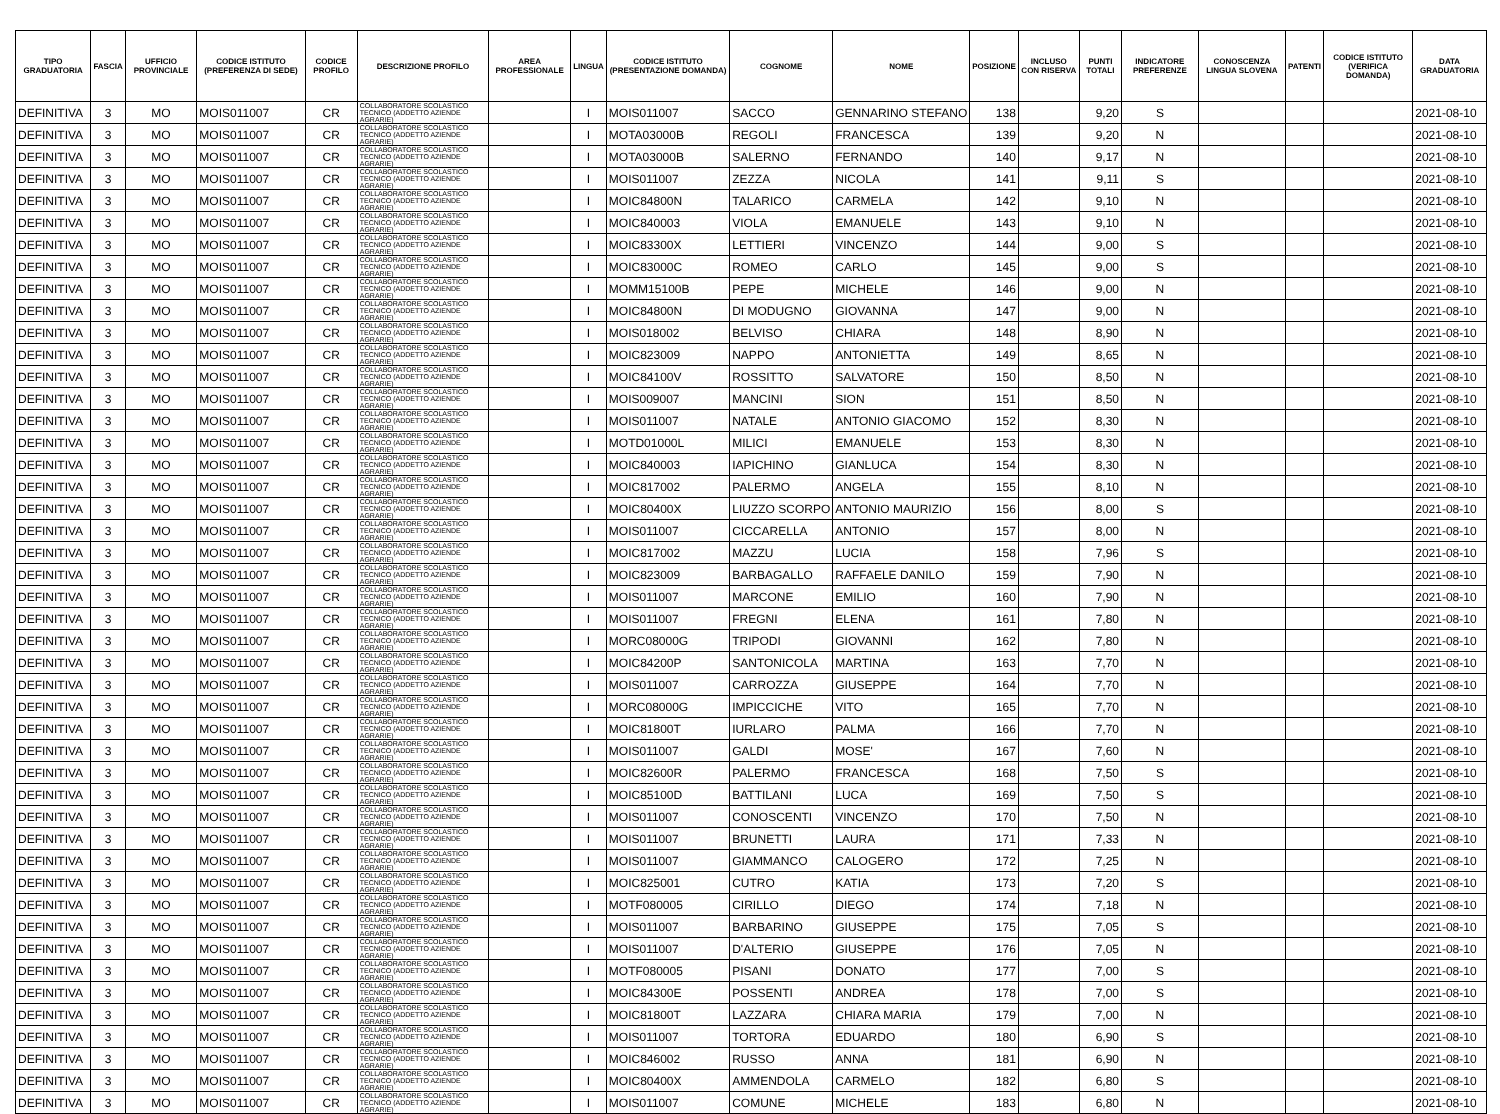| TIPO GRADUATORIA | FASCIA | UFFICIO PROVINCIALE | CODICE ISTITUTO (PREFERENZA DI SEDE) | CODICE PROFILO | DESCRIZIONE PROFILO | AREA PROFESSIONALE | LINGUA | CODICE ISTITUTO (PRESENTAZIONE DOMANDA) | COGNOME | NOME | POSIZIONE | INCLUSO CON RISERVA | PUNTI TOTALI | INDICATORE PREFERENZE | CONOSCENZA LINGUA SLOVENA | PATENTI | CODICE ISTITUTO (VERIFICA DOMANDA) | DATA GRADUATORIA |
| --- | --- | --- | --- | --- | --- | --- | --- | --- | --- | --- | --- | --- | --- | --- | --- | --- | --- | --- |
| DEFINITIVA | 3 | MO | MOIS011007 | CR | COLLABORATORE SCOLASTICO TECNICO (ADDETTO AZIENDE AGRARIE) | | I | MOIS011007 | SACCO | GENNARINO STEFANO | 138 | | 9,20 | S | | | | 2021-08-10 |
| DEFINITIVA | 3 | MO | MOIS011007 | CR | COLLABORATORE SCOLASTICO TECNICO (ADDETTO AZIENDE AGRARIE) | | I | MOTA03000B | REGOLI | FRANCESCA | 139 | | 9,20 | N | | | | 2021-08-10 |
| DEFINITIVA | 3 | MO | MOIS011007 | CR | COLLABORATORE SCOLASTICO TECNICO (ADDETTO AZIENDE AGRARIE) | | I | MOTA03000B | SALERNO | FERNANDO | 140 | | 9,17 | N | | | | 2021-08-10 |
| DEFINITIVA | 3 | MO | MOIS011007 | CR | COLLABORATORE SCOLASTICO TECNICO (ADDETTO AZIENDE AGRARIE) | | I | MOIS011007 | ZEZZA | NICOLA | 141 | | 9,11 | S | | | | 2021-08-10 |
| DEFINITIVA | 3 | MO | MOIS011007 | CR | COLLABORATORE SCOLASTICO TECNICO (ADDETTO AZIENDE AGRARIE) | | I | MOIC84800N | TALARICO | CARMELA | 142 | | 9,10 | N | | | | 2021-08-10 |
| DEFINITIVA | 3 | MO | MOIS011007 | CR | COLLABORATORE SCOLASTICO TECNICO (ADDETTO AZIENDE AGRARIE) | | I | MOIC840003 | VIOLA | EMANUELE | 143 | | 9,10 | N | | | | 2021-08-10 |
| DEFINITIVA | 3 | MO | MOIS011007 | CR | COLLABORATORE SCOLASTICO TECNICO (ADDETTO AZIENDE AGRARIE) | | I | MOIC83300X | LETTIERI | VINCENZO | 144 | | 9,00 | S | | | | 2021-08-10 |
| DEFINITIVA | 3 | MO | MOIS011007 | CR | COLLABORATORE SCOLASTICO TECNICO (ADDETTO AZIENDE AGRARIE) | | I | MOIC83000C | ROMEO | CARLO | 145 | | 9,00 | S | | | | 2021-08-10 |
| DEFINITIVA | 3 | MO | MOIS011007 | CR | COLLABORATORE SCOLASTICO TECNICO (ADDETTO AZIENDE AGRARIE) | | I | MOMM15100B | PEPE | MICHELE | 146 | | 9,00 | N | | | | 2021-08-10 |
| DEFINITIVA | 3 | MO | MOIS011007 | CR | COLLABORATORE SCOLASTICO TECNICO (ADDETTO AZIENDE AGRARIE) | | I | MOIC84800N | DI MODUGNO | GIOVANNA | 147 | | 9,00 | N | | | | 2021-08-10 |
| DEFINITIVA | 3 | MO | MOIS011007 | CR | COLLABORATORE SCOLASTICO TECNICO (ADDETTO AZIENDE AGRARIE) | | I | MOIS018002 | BELVISO | CHIARA | 148 | | 8,90 | N | | | | 2021-08-10 |
| DEFINITIVA | 3 | MO | MOIS011007 | CR | COLLABORATORE SCOLASTICO TECNICO (ADDETTO AZIENDE AGRARIE) | | I | MOIC823009 | NAPPO | ANTONIETTA | 149 | | 8,65 | N | | | | 2021-08-10 |
| DEFINITIVA | 3 | MO | MOIS011007 | CR | COLLABORATORE SCOLASTICO TECNICO (ADDETTO AZIENDE AGRARIE) | | I | MOIC84100V | ROSSITTO | SALVATORE | 150 | | 8,50 | N | | | | 2021-08-10 |
| DEFINITIVA | 3 | MO | MOIS011007 | CR | COLLABORATORE SCOLASTICO TECNICO (ADDETTO AZIENDE AGRARIE) | | I | MOIS009007 | MANCINI | SION | 151 | | 8,50 | N | | | | 2021-08-10 |
| DEFINITIVA | 3 | MO | MOIS011007 | CR | COLLABORATORE SCOLASTICO TECNICO (ADDETTO AZIENDE AGRARIE) | | I | MOIS011007 | NATALE | ANTONIO GIACOMO | 152 | | 8,30 | N | | | | 2021-08-10 |
| DEFINITIVA | 3 | MO | MOIS011007 | CR | COLLABORATORE SCOLASTICO TECNICO (ADDETTO AZIENDE AGRARIE) | | I | MOTD01000L | MILICI | EMANUELE | 153 | | 8,30 | N | | | | 2021-08-10 |
| DEFINITIVA | 3 | MO | MOIS011007 | CR | COLLABORATORE SCOLASTICO TECNICO (ADDETTO AZIENDE AGRARIE) | | I | MOIC840003 | IAPICHINO | GIANLUCA | 154 | | 8,30 | N | | | | 2021-08-10 |
| DEFINITIVA | 3 | MO | MOIS011007 | CR | COLLABORATORE SCOLASTICO TECNICO (ADDETTO AZIENDE AGRARIE) | | I | MOIC817002 | PALERMO | ANGELA | 155 | | 8,10 | N | | | | 2021-08-10 |
| DEFINITIVA | 3 | MO | MOIS011007 | CR | COLLABORATORE SCOLASTICO TECNICO (ADDETTO AZIENDE AGRARIE) | | I | MOIC80400X | LIUZZO SCORPO | ANTONIO MAURIZIO | 156 | | 8,00 | S | | | | 2021-08-10 |
| DEFINITIVA | 3 | MO | MOIS011007 | CR | COLLABORATORE SCOLASTICO TECNICO (ADDETTO AZIENDE AGRARIE) | | I | MOIS011007 | CICCARELLA | ANTONIO | 157 | | 8,00 | N | | | | 2021-08-10 |
| DEFINITIVA | 3 | MO | MOIS011007 | CR | COLLABORATORE SCOLASTICO TECNICO (ADDETTO AZIENDE AGRARIE) | | I | MOIC817002 | MAZZU | LUCIA | 158 | | 7,96 | S | | | | 2021-08-10 |
| DEFINITIVA | 3 | MO | MOIS011007 | CR | COLLABORATORE SCOLASTICO TECNICO (ADDETTO AZIENDE AGRARIE) | | I | MOIC823009 | BARBAGALLO | RAFFAELE DANILO | 159 | | 7,90 | N | | | | 2021-08-10 |
| DEFINITIVA | 3 | MO | MOIS011007 | CR | COLLABORATORE SCOLASTICO TECNICO (ADDETTO AZIENDE AGRARIE) | | I | MOIS011007 | MARCONE | EMILIO | 160 | | 7,90 | N | | | | 2021-08-10 |
| DEFINITIVA | 3 | MO | MOIS011007 | CR | COLLABORATORE SCOLASTICO TECNICO (ADDETTO AZIENDE AGRARIE) | | I | MOIS011007 | FREGNI | ELENA | 161 | | 7,80 | N | | | | 2021-08-10 |
| DEFINITIVA | 3 | MO | MOIS011007 | CR | COLLABORATORE SCOLASTICO TECNICO (ADDETTO AZIENDE AGRARIE) | | I | MORC08000G | TRIPODI | GIOVANNI | 162 | | 7,80 | N | | | | 2021-08-10 |
| DEFINITIVA | 3 | MO | MOIS011007 | CR | COLLABORATORE SCOLASTICO TECNICO (ADDETTO AZIENDE AGRARIE) | | I | MOIC84200P | SANTONICOLA | MARTINA | 163 | | 7,70 | N | | | | 2021-08-10 |
| DEFINITIVA | 3 | MO | MOIS011007 | CR | COLLABORATORE SCOLASTICO TECNICO (ADDETTO AZIENDE AGRARIE) | | I | MOIS011007 | CARROZZA | GIUSEPPE | 164 | | 7,70 | N | | | | 2021-08-10 |
| DEFINITIVA | 3 | MO | MOIS011007 | CR | COLLABORATORE SCOLASTICO TECNICO (ADDETTO AZIENDE AGRARIE) | | I | MORC08000G | IMPICCICHE | VITO | 165 | | 7,70 | N | | | | 2021-08-10 |
| DEFINITIVA | 3 | MO | MOIS011007 | CR | COLLABORATORE SCOLASTICO TECNICO (ADDETTO AZIENDE AGRARIE) | | I | MOIC81800T | IURLARO | PALMA | 166 | | 7,70 | N | | | | 2021-08-10 |
| DEFINITIVA | 3 | MO | MOIS011007 | CR | COLLABORATORE SCOLASTICO TECNICO (ADDETTO AZIENDE AGRARIE) | | I | MOIS011007 | GALDI | MOSE' | 167 | | 7,60 | N | | | | 2021-08-10 |
| DEFINITIVA | 3 | MO | MOIS011007 | CR | COLLABORATORE SCOLASTICO TECNICO (ADDETTO AZIENDE AGRARIE) | | I | MOIC82600R | PALERMO | FRANCESCA | 168 | | 7,50 | S | | | | 2021-08-10 |
| DEFINITIVA | 3 | MO | MOIS011007 | CR | COLLABORATORE SCOLASTICO TECNICO (ADDETTO AZIENDE AGRARIE) | | I | MOIC85100D | BATTILANI | LUCA | 169 | | 7,50 | S | | | | 2021-08-10 |
| DEFINITIVA | 3 | MO | MOIS011007 | CR | COLLABORATORE SCOLASTICO TECNICO (ADDETTO AZIENDE AGRARIE) | | I | MOIS011007 | CONOSCENTI | VINCENZO | 170 | | 7,50 | N | | | | 2021-08-10 |
| DEFINITIVA | 3 | MO | MOIS011007 | CR | COLLABORATORE SCOLASTICO TECNICO (ADDETTO AZIENDE AGRARIE) | | I | MOIS011007 | BRUNETTI | LAURA | 171 | | 7,33 | N | | | | 2021-08-10 |
| DEFINITIVA | 3 | MO | MOIS011007 | CR | COLLABORATORE SCOLASTICO TECNICO (ADDETTO AZIENDE AGRARIE) | | I | MOIS011007 | GIAMMANCO | CALOGERO | 172 | | 7,25 | N | | | | 2021-08-10 |
| DEFINITIVA | 3 | MO | MOIS011007 | CR | COLLABORATORE SCOLASTICO TECNICO (ADDETTO AZIENDE AGRARIE) | | I | MOIC825001 | CUTRO | KATIA | 173 | | 7,20 | S | | | | 2021-08-10 |
| DEFINITIVA | 3 | MO | MOIS011007 | CR | COLLABORATORE SCOLASTICO TECNICO (ADDETTO AZIENDE AGRARIE) | | I | MOTF080005 | CIRILLO | DIEGO | 174 | | 7,18 | N | | | | 2021-08-10 |
| DEFINITIVA | 3 | MO | MOIS011007 | CR | COLLABORATORE SCOLASTICO TECNICO (ADDETTO AZIENDE AGRARIE) | | I | MOIS011007 | BARBARINO | GIUSEPPE | 175 | | 7,05 | S | | | | 2021-08-10 |
| DEFINITIVA | 3 | MO | MOIS011007 | CR | COLLABORATORE SCOLASTICO TECNICO (ADDETTO AZIENDE AGRARIE) | | I | MOIS011007 | D'ALTERIO | GIUSEPPE | 176 | | 7,05 | N | | | | 2021-08-10 |
| DEFINITIVA | 3 | MO | MOIS011007 | CR | COLLABORATORE SCOLASTICO TECNICO (ADDETTO AZIENDE AGRARIE) | | I | MOTF080005 | PISANI | DONATO | 177 | | 7,00 | S | | | | 2021-08-10 |
| DEFINITIVA | 3 | MO | MOIS011007 | CR | COLLABORATORE SCOLASTICO TECNICO (ADDETTO AZIENDE AGRARIE) | | I | MOIC84300E | POSSENTI | ANDREA | 178 | | 7,00 | S | | | | 2021-08-10 |
| DEFINITIVA | 3 | MO | MOIS011007 | CR | COLLABORATORE SCOLASTICO TECNICO (ADDETTO AZIENDE AGRARIE) | | I | MOIC81800T | LAZZARA | CHIARA MARIA | 179 | | 7,00 | N | | | | 2021-08-10 |
| DEFINITIVA | 3 | MO | MOIS011007 | CR | COLLABORATORE SCOLASTICO TECNICO (ADDETTO AZIENDE AGRARIE) | | I | MOIS011007 | TORTORA | EDUARDO | 180 | | 6,90 | S | | | | 2021-08-10 |
| DEFINITIVA | 3 | MO | MOIS011007 | CR | COLLABORATORE SCOLASTICO TECNICO (ADDETTO AZIENDE AGRARIE) | | I | MOIC846002 | RUSSO | ANNA | 181 | | 6,90 | N | | | | 2021-08-10 |
| DEFINITIVA | 3 | MO | MOIS011007 | CR | COLLABORATORE SCOLASTICO TECNICO (ADDETTO AZIENDE AGRARIE) | | I | MOIC80400X | AMMENDOLA | CARMELO | 182 | | 6,80 | S | | | | 2021-08-10 |
| DEFINITIVA | 3 | MO | MOIS011007 | CR | COLLABORATORE SCOLASTICO TECNICO (ADDETTO AZIENDE AGRARIE) | | I | MOIS011007 | COMUNE | MICHELE | 183 | | 6,80 | N | | | | 2021-08-10 |